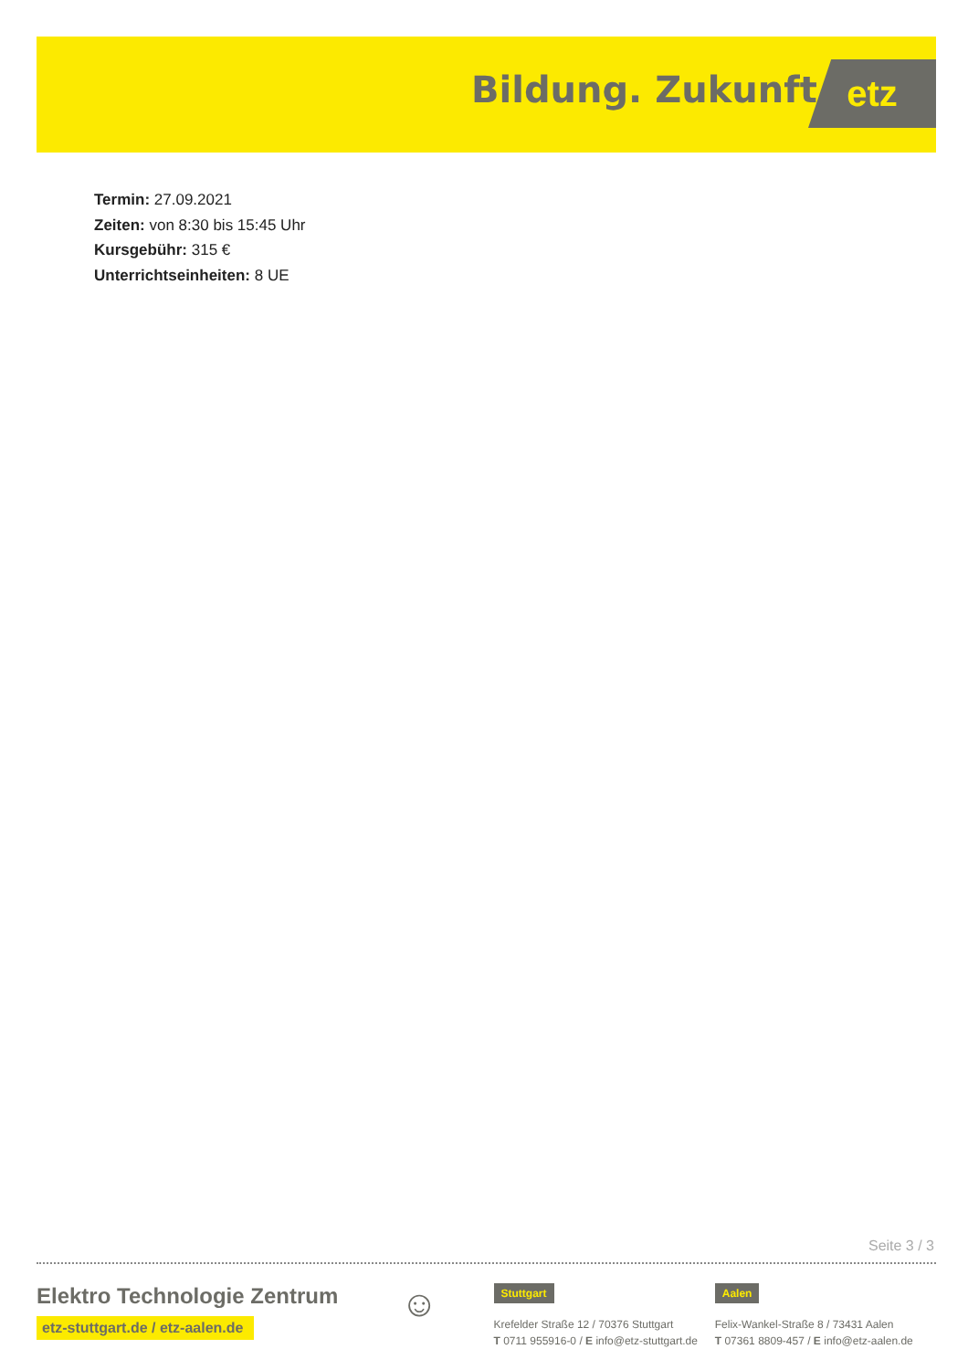Bildung. Zukunft. etz
Termin: 27.09.2021
Zeiten: von 8:30 bis 15:45 Uhr
Kursgebühr: 315 €
Unterrichtseinheiten: 8 UE
Seite 3 / 3
Elektro Technologie Zentrum
etz-stuttgart.de / etz-aalen.de
☺
Stuttgart
Krefelder Straße 12 / 70376 Stuttgart
T 0711 955916-0 / E info@etz-stuttgart.de
Aalen
Felix-Wankel-Straße 8 / 73431 Aalen
T 07361 8809-457 / E info@etz-aalen.de